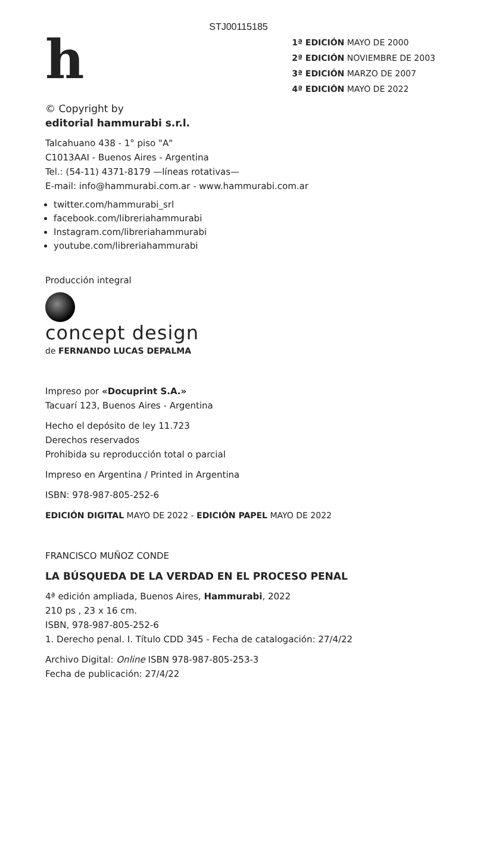STJ00115185
h
1ª EDICIÓN MAYO DE 2000
2ª EDICIÓN NOVIEMBRE DE 2003
3ª EDICIÓN MARZO DE 2007
4ª EDICIÓN MAYO DE 2022
© Copyright by
editorial hammurabi s.r.l.
Talcahuano 438 - 1° piso "A"
C1013AAI - Buenos Aires - Argentina
Tel.: (54-11) 4371-8179 —líneas rotativas—
E-mail: info@hammurabi.com.ar - www.hammurabi.com.ar
twitter.com/hammurabi_srl
facebook.com/libreriahammurabi
Instagram.com/libreriahammurabi
youtube.com/libreriahammurabi
Producción integral
concept design
de FERNANDO LUCAS DEPALMA
Impreso por «Docuprint S.A.»
Tacuarí 123, Buenos Aires - Argentina
Hecho el depósito de ley 11.723
Derechos reservados
Prohibida su reproducción total o parcial
Impreso en Argentina / Printed in Argentina
ISBN: 978-987-805-252-6
EDICIÓN DIGITAL MAYO DE 2022 - EDICIÓN PAPEL MAYO DE 2022
FRANCISCO MUÑOZ CONDE
LA BÚSQUEDA DE LA VERDAD EN EL PROCESO PENAL
4ª edición ampliada, Buenos Aires, Hammurabi, 2022
210 ps , 23 x 16 cm.
ISBN, 978-987-805-252-6
1. Derecho penal. I. Título CDD 345 - Fecha de catalogación: 27/4/22
Archivo Digital: Online ISBN 978-987-805-253-3
Fecha de publicación: 27/4/22